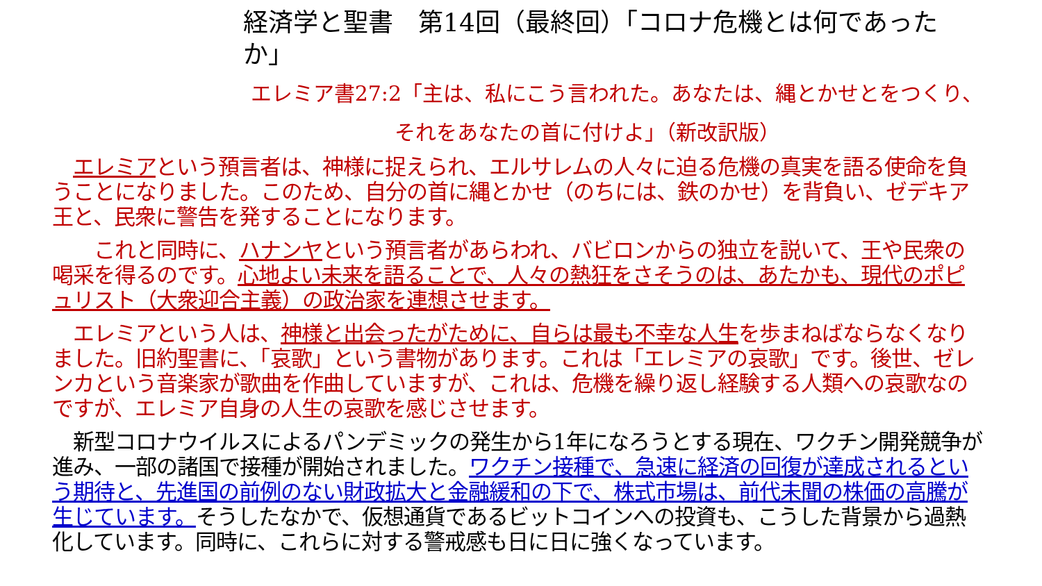経済学と聖書　第14回（最終回）「コロナ危機とは何であったか」
エレミア書27:2「主は、私にこう言われた。あなたは、縄とかせとをつくり、
それをあなたの首に付けよ」（新改訳版）
　エレミアという預言者は、神様に捉えられ、エルサレムの人々に迫る危機の真実を語る使命を負うことになりました。このため、自分の首に縄とかせ（のちには、鉄のかせ）を背負い、ゼデキア王と、民衆に警告を発することになります。
　　これと同時に、ハナンヤという預言者があらわれ、バビロンからの独立を説いて、王や民衆の喝采を得るのです。心地よい未来を語ることで、人々の熱狂をさそうのは、あたかも、現代のポピュリスト（大衆迎合主義）の政治家を連想させます。
　エレミアという人は、神様と出会ったがために、自らは最も不幸な人生を歩まねばならなくなりました。旧約聖書に、「哀歌」という書物があります。これは「エレミアの哀歌」です。後世、ゼレンカという音楽家が歌曲を作曲していますが、これは、危機を繰り返し経験する人類への哀歌なのですが、エレミア自身の人生の哀歌を感じさせます。
　新型コロナウイルスによるパンデミックの発生から1年になろうとする現在、ワクチン開発競争が進み、一部の諸国で接種が開始されました。ワクチン接種で、急速に経済の回復が達成されるという期待と、先進国の前例のない財政拡大と金融緩和の下で、株式市場は、前代未聞の株価の高騰が生じています。そうしたなかで、仮想通貨であるビットコインへの投資も、こうした背景から過熱化しています。同時に、これらに対する警戒感も日に日に強くなっています。